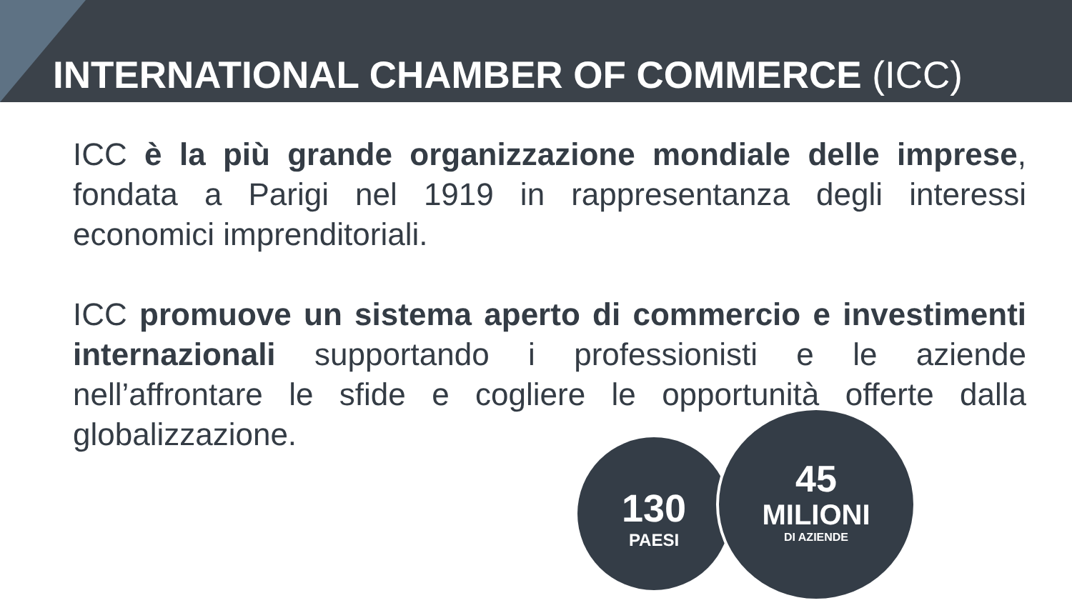INTERNATIONAL CHAMBER OF COMMERCE (ICC)
ICC è la più grande organizzazione mondiale delle imprese, fondata a Parigi nel 1919 in rappresentanza degli interessi economici imprenditoriali.
ICC promuove un sistema aperto di commercio e investimenti internazionali supportando i professionisti e le aziende nell’affrontare le sfide e cogliere le opportunità offerte dalla globalizzazione.
130
PAESI
45
MILIONI
DI AZIENDE